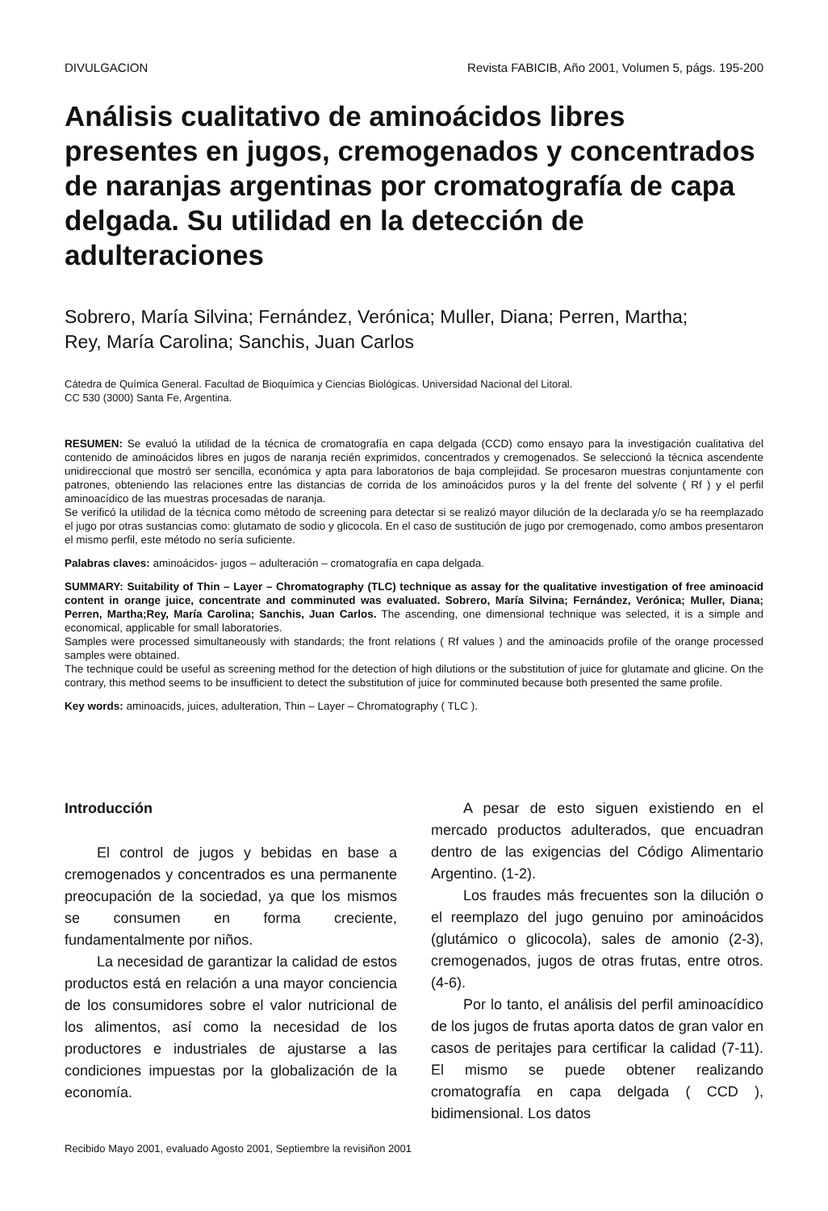DIVULGACION Revista FABICIB, Año 2001, Volumen 5, págs. 195-200
Análisis cualitativo de aminoácidos libres presentes en jugos, cremogenados y concentrados de naranjas argentinas por cromatografía de capa delgada. Su utilidad en la detección de adulteraciones
Sobrero, María Silvina; Fernández, Verónica; Muller, Diana; Perren, Martha;
Rey, María Carolina; Sanchis, Juan Carlos
Cátedra de Química General. Facultad de Bioquímica y Ciencias Biológicas. Universidad Nacional del Litoral.
CC 530 (3000) Santa Fe, Argentina.
RESUMEN: Se evaluó la utilidad de la técnica de cromatografía en capa delgada (CCD) como ensayo para la investigación cualitativa del contenido de aminoácidos libres en jugos de naranja recién exprimidos, concentrados y cremogenados. Se seleccionó la técnica ascendente unidireccional que mostró ser sencilla, económica y apta para laboratorios de baja complejidad. Se procesaron muestras conjuntamente con patrones, obteniendo las relaciones entre las distancias de corrida de los aminoácidos puros y la del frente del solvente ( Rf ) y el perfil aminoacídico de las muestras procesadas de naranja.
Se verificó la utilidad de la técnica como método de screening para detectar si se realizó mayor dilución de la declarada y/o se ha reemplazado el jugo por otras sustancias como: glutamato de sodio y glicocola. En el caso de sustitución de jugo por cremogenado, como ambos presentaron el mismo perfil, este método no sería suficiente.
Palabras claves: aminoácidos- jugos – adulteración – cromatografía en capa delgada.
SUMMARY: Suitability of Thin – Layer – Chromatography (TLC) technique as assay for the qualitative investigation of free aminoacid content in orange juice, concentrate and comminuted was evaluated. Sobrero, María Silvina; Fernández, Verónica; Muller, Diana; Perren, Martha;Rey, María Carolina; Sanchis, Juan Carlos. The ascending, one dimensional technique was selected, it is a simple and economical, applicable for small laboratories.
Samples were processed simultaneously with standards; the front relations ( Rf values ) and the aminoacids profile of the orange processed samples were obtained.
The technique could be useful as screening method for the detection of high dilutions or the substitution of juice for glutamate and glicine. On the contrary, this method seems to be insufficient to detect the substitution of juice for comminuted because both presented the same profile.
Key words: aminoacids, juices, adulteration, Thin – Layer – Chromatography ( TLC ).
Introducción
El control de jugos y bebidas en base a cremogenados y concentrados es una permanente preocupación de la sociedad, ya que los mismos se consumen en forma creciente, fundamentalmente por niños.
La necesidad de garantizar la calidad de estos productos está en relación a una mayor conciencia de los consumidores sobre el valor nutricional de los alimentos, así como la necesidad de los productores e industriales de ajustarse a las condiciones impuestas por la globalización de la economía.
A pesar de esto siguen existiendo en el mercado productos adulterados, que encuadran dentro de las exigencias del Código Alimentario Argentino. (1-2).
Los fraudes más frecuentes son la dilución o el reemplazo del jugo genuino por aminoácidos (glutámico o glicocola), sales de amonio (2-3), cremogenados, jugos de otras frutas, entre otros. (4-6).
Por lo tanto, el análisis del perfil aminoacídico de los jugos de frutas aporta datos de gran valor en casos de peritajes para certificar la calidad (7-11). El mismo se puede obtener realizando cromatografía en capa delgada ( CCD ), bidimensional. Los datos
Recibido Mayo 2001, evaluado Agosto 2001, Septiembre la revisiñon 2001